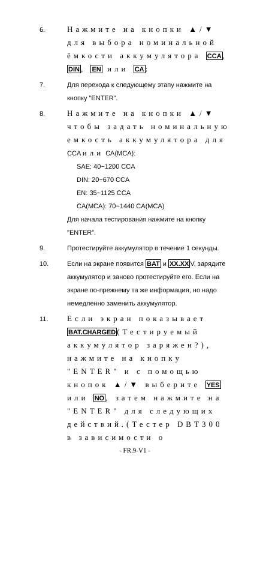6.
Нажмите на кнопки ▲/▼ для выбора номинальной ёмкости аккумулятора CCA, DIN, EN или CA:
7. Для перехода к следующему этапу нажмите на кнопку "ENTER".
8.
Нажмите на кнопки ▲/▼ чтобы задать номинальную емкость аккумулятора для CCA или CA(MCA):
SAE: 40~1200 CCA
DIN: 20~670 CCA
EN: 35~1125 CCA
CA(MCA): 70~1440 CA(MCA)
Для начала тестирования нажмите на кнопку "ENTER".
9. Протестируйте аккумулятор в течение 1 секунды.
10. Если на экране появится BAT и XX.XXV, зарядите аккумулятор и заново протестируйте его. Если на экране по-прежнему та же информация, но надо немедленно заменить аккумулятор.
11.
Если экран показывает BAT.CHARGED(Тестируемый аккумулятор заряжен?), нажмите на кнопку "ENTER" и с помощью кнопок ▲/▼ выберите YES или NO, затем нажмите на "ENTER" для следующих действий.(Тестер DBT300 в зависимости о
- FR.9-V1 -